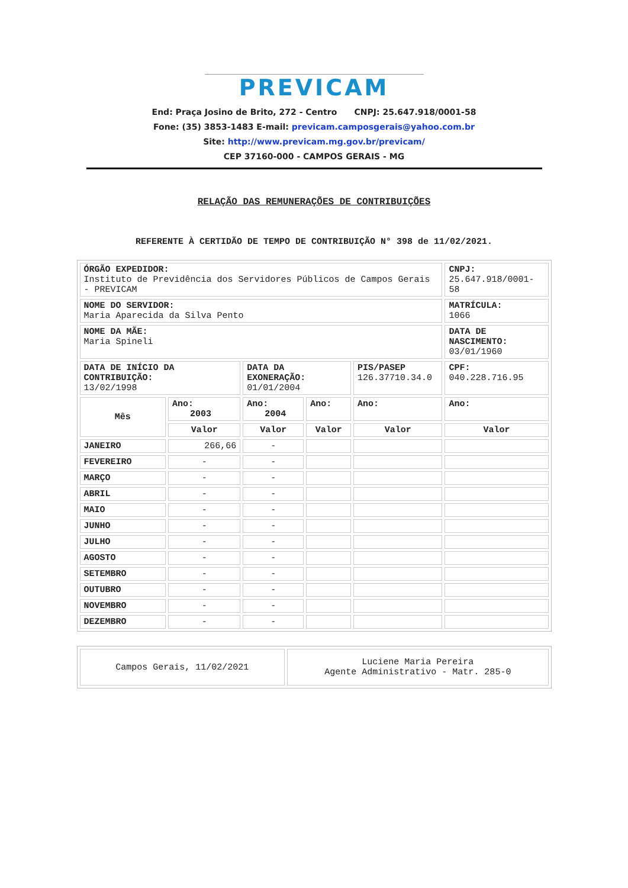PREVICAM
End: Praça Josino de Brito, 272 - Centro CNPJ: 25.647.918/0001-58
Fone: (35) 3853-1483 E-mail: previcam.camposgerais@yahoo.com.br
Site: http://www.previcam.mg.gov.br/previcam/
CEP 37160-000 - CAMPOS GERAIS - MG
RELAÇÃO DAS REMUNERAÇÕES DE CONTRIBUIÇÕES
REFERENTE À CERTIDÃO DE TEMPO DE CONTRIBUIÇÃO N° 398 de 11/02/2021.
| ÓRGÃO EXPEDIDOR: Instituto de Previdência dos Servidores Públicos de Campos Gerais - PREVICAM | | | | | CNPJ: 25.647.918/0001-58 |
| NOME DO SERVIDOR: Maria Aparecida da Silva Pento | | | | | MATRÍCULA: 1066 |
| NOME DA MÃE: Maria Spineli | | | | | DATA DE NASCIMENTO: 03/01/1960 |
| DATA DE INÍCIO DA CONTRIBUIÇÃO: 13/02/1998 | | DATA DA EXONERAÇÃO: 01/01/2004 | | PIS/PASEP 126.37710.34.0 | CPF: 040.228.716.95 |
| Mês | Ano: 2003 | Ano: 2004 | Ano: | Ano: | Ano: |
| | Valor | Valor | Valor | Valor | Valor |
| JANEIRO | 266,66 | - | | | |
| FEVEREIRO | - | - | | | |
| MARÇO | - | - | | | |
| ABRIL | - | - | | | |
| MAIO | - | - | | | |
| JUNHO | - | - | | | |
| JULHO | - | - | | | |
| AGOSTO | - | - | | | |
| SETEMBRO | - | - | | | |
| OUTUBRO | - | - | | | |
| NOVEMBRO | - | - | | | |
| DEZEMBRO | - | - | | | |
| Campos Gerais, 11/02/2021 | Luciene Maria Pereira Agente Administrativo - Matr. 285-0 |